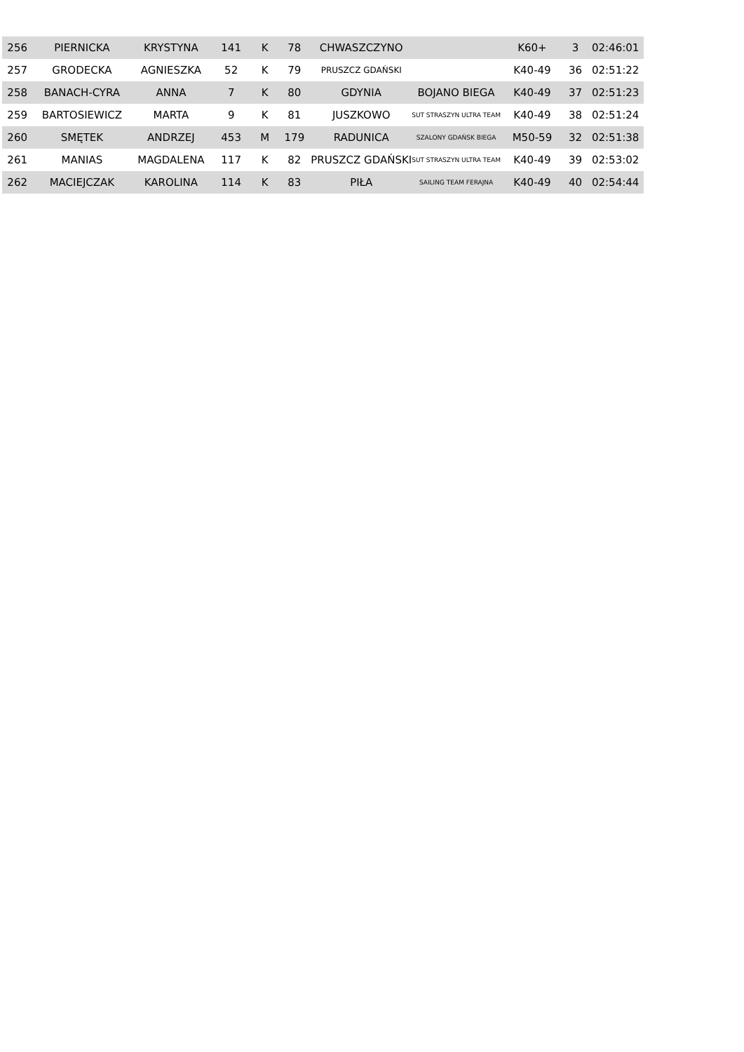| 256 | PIERNICKA | KRYSTYNA | 141 | K | 78 | CHWASZCZYNO | | K60+ | 3 | 02:46:01 |
| 257 | GRODECKA | AGNIESZKA | 52 | K | 79 | PRUSZCZ GDAŃSKI | | K40-49 | 36 | 02:51:22 |
| 258 | BANACH-CYRA | ANNA | 7 | K | 80 | GDYNIA | BOJANO BIEGA | K40-49 | 37 | 02:51:23 |
| 259 | BARTOSIEWICZ | MARTA | 9 | K | 81 | JUSZKOWO | SUT STRASZYN ULTRA TEAM | K40-49 | 38 | 02:51:24 |
| 260 | SMĘTEK | ANDRZEJ | 453 | M | 179 | RADUNICA | SZALONY GDAŃSK BIEGA | M50-59 | 32 | 02:51:38 |
| 261 | MANIAS | MAGDALENA | 117 | K | 82 | PRUSZCZ GDAŃSKI | SUT STRASZYN ULTRA TEAM | K40-49 | 39 | 02:53:02 |
| 262 | MACIEJCZAK | KAROLINA | 114 | K | 83 | PIŁA | SAILING TEAM FERAJNA | K40-49 | 40 | 02:54:44 |